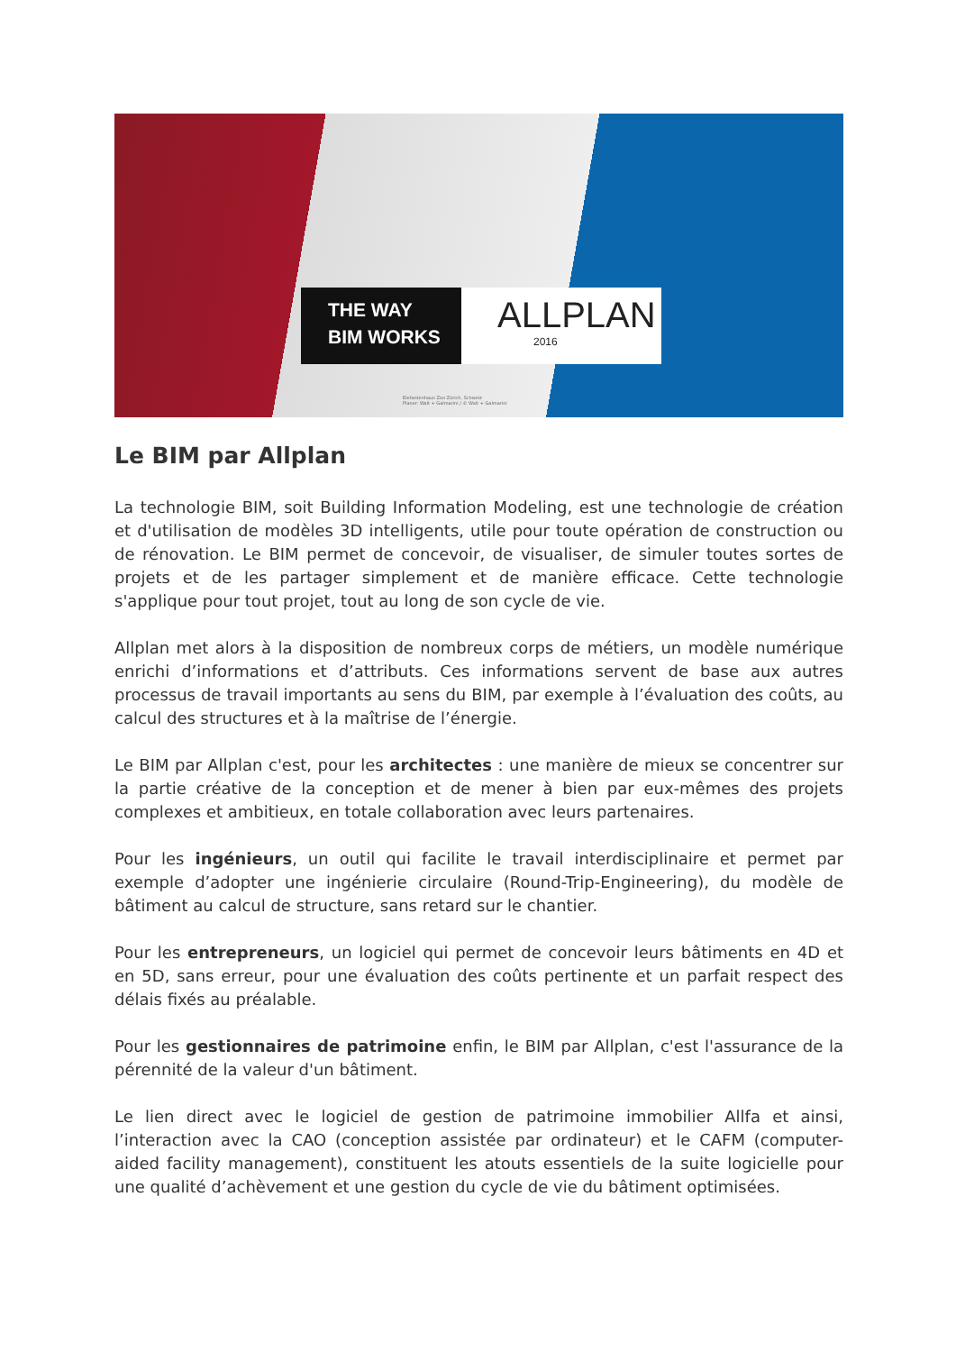THE WAY
BIM WORKS
ALLPLAN
2016
Elefantenhaus Zoo Zürich, Schweiz
Planer: Walt + Galmarini / © Walt + Galmarini
Le BIM par Allplan
La technologie BIM, soit Building Information Modeling, est une technologie de création et d'utilisation de modèles 3D intelligents, utile pour toute opération de construction ou de rénovation. Le BIM permet de concevoir, de visualiser, de simuler toutes sortes de projets et de les partager simplement et de manière efficace. Cette technologie s'applique pour tout projet, tout au long de son cycle de vie.
Allplan met alors à la disposition de nombreux corps de métiers, un modèle numérique enrichi d’informations et d’attributs. Ces informations servent de base aux autres processus de travail importants au sens du BIM, par exemple à l’évaluation des coûts, au calcul des structures et à la maîtrise de l’énergie.
Le BIM par Allplan c'est, pour les architectes : une manière de mieux se concentrer sur la partie créative de la conception et de mener à bien par eux-mêmes des projets complexes et ambitieux, en totale collaboration avec leurs partenaires.
Pour les ingénieurs, un outil qui facilite le travail interdisciplinaire et permet par exemple d’adopter une ingénierie circulaire (Round-Trip-Engineering), du modèle de bâtiment au calcul de structure, sans retard sur le chantier.
Pour les entrepreneurs, un logiciel qui permet de concevoir leurs bâtiments en 4D et en 5D, sans erreur, pour une évaluation des coûts pertinente et un parfait respect des délais fixés au préalable.
Pour les gestionnaires de patrimoine enfin, le BIM par Allplan, c'est l'assurance de la pérennité de la valeur d'un bâtiment.
Le lien direct avec le logiciel de gestion de patrimoine immobilier Allfa et ainsi, l’interaction avec la CAO (conception assistée par ordinateur) et le CAFM (computer-aided facility management), constituent les atouts essentiels de la suite logicielle pour une qualité d’achèvement et une gestion du cycle de vie du bâtiment optimisées.